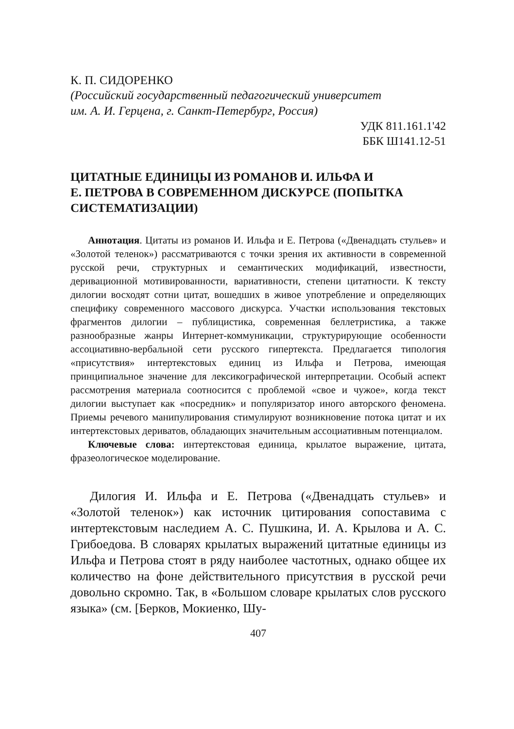К. П. СИДОРЕНКО
(Российский государственный педагогический университет
им. А. И. Герцена, г. Санкт-Петербург, Россия)
УДК 811.161.1'42
ББК Ш141.12-51
ЦИТАТНЫЕ ЕДИНИЦЫ ИЗ РОМАНОВ И. ИЛЬФА И
Е. ПЕТРОВА В СОВРЕМЕННОМ ДИСКУРСЕ (ПОПЫТКА
СИСТЕМАТИЗАЦИИ)
Аннотация. Цитаты из романов И. Ильфа и Е. Петрова («Двенадцать стульев» и «Золотой теленок») рассматриваются с точки зрения их активности в современной русской речи, структурных и семантических модификаций, известности, деривационной мотивированности, вариативности, степени цитатности. К тексту дилогии восходят сотни цитат, вошедших в живое употребление и определяющих специфику современного массового дискурса. Участки использования текстовых фрагментов дилогии – публицистика, современная беллетристика, а также разнообразные жанры Интернет-коммуникации, структурирующие особенности ассоциативно-вербальной сети русского гипертекста. Предлагается типология «присутствия» интертекстовых единиц из Ильфа и Петрова, имеющая принципиальное значение для лексикографической интерпретации. Особый аспект рассмотрения материала соотносится с проблемой «свое и чужое», когда текст дилогии выступает как «посредник» и популяризатор иного авторского феномена. Приемы речевого манипулирования стимулируют возникновение потока цитат и их интертекстовых дериватов, обладающих значительным ассоциативным потенциалом.
Ключевые слова: интертекстовая единица, крылатое выражение, цитата, фразеологическое моделирование.
Дилогия И. Ильфа и Е. Петрова («Двенадцать стульев» и «Золотой теленок») как источник цитирования сопоставима с интертекстовым наследием А. С. Пушкина, И. А. Крылова и А. С. Грибоедова. В словарях крылатых выражений цитатные единицы из Ильфа и Петрова стоят в ряду наиболее частотных, однако общее их количество на фоне действительного присутствия в русской речи довольно скромно. Так, в «Большом словаре крылатых слов русского языка» (см. [Берков, Мокиенко, Шу-
407